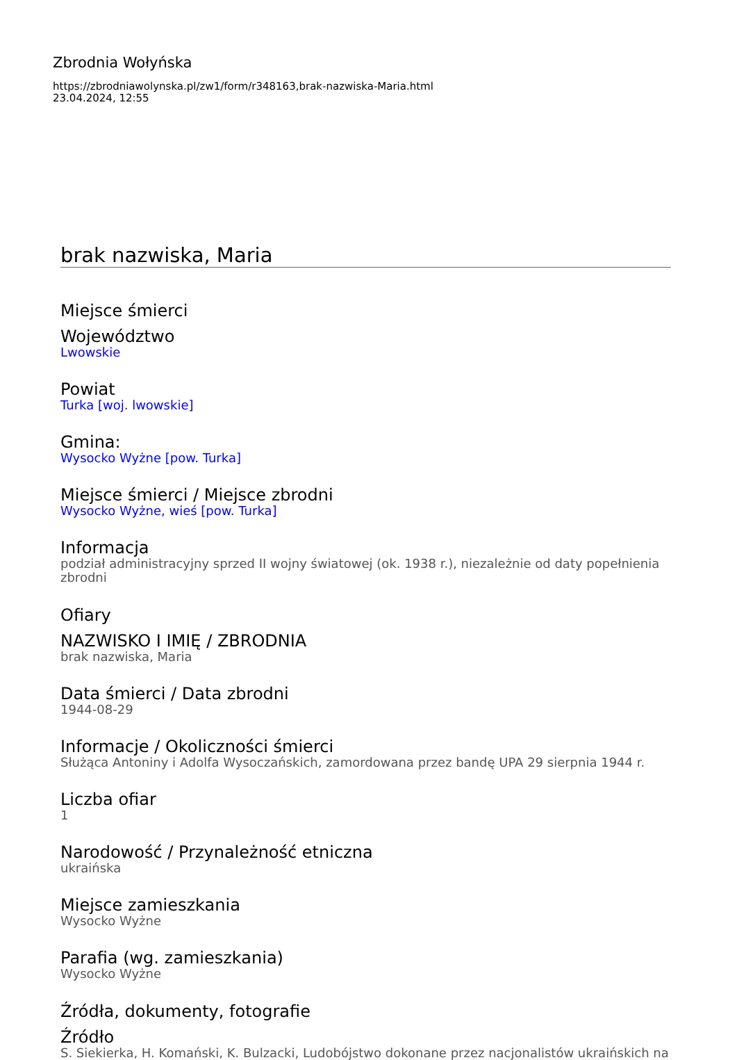Zbrodnia Wołyńska
https://zbrodniawolynska.pl/zw1/form/r348163,brak-nazwiska-Maria.html
23.04.2024, 12:55
brak nazwiska, Maria
Miejsce śmierci
Województwo
Lwowskie
Powiat
Turka [woj. lwowskie]
Gmina:
Wysocko Wyżne [pow. Turka]
Miejsce śmierci / Miejsce zbrodni
Wysocko Wyżne, wieś [pow. Turka]
Informacja
podział administracyjny sprzed II wojny światowej (ok. 1938 r.), niezależnie od daty popełnienia zbrodni
Ofiary
NAZWISKO I IMIĘ / ZBRODNIA
brak nazwiska, Maria
Data śmierci / Data zbrodni
1944-08-29
Informacje / Okoliczności śmierci
Służąca Antoniny i Adolfa Wysoczańskich, zamordowana przez bandę UPA 29 sierpnia 1944 r.
Liczba ofiar
1
Narodowość / Przynależność etniczna
ukraińska
Miejsce zamieszkania
Wysocko Wyżne
Parafia (wg. zamieszkania)
Wysocko Wyżne
Źródła, dokumenty, fotografie
Źródło
S. Siekierka, H. Komański, K. Bulzacki, Ludobójstwo dokonane przez nacjonalistów ukraińskich na